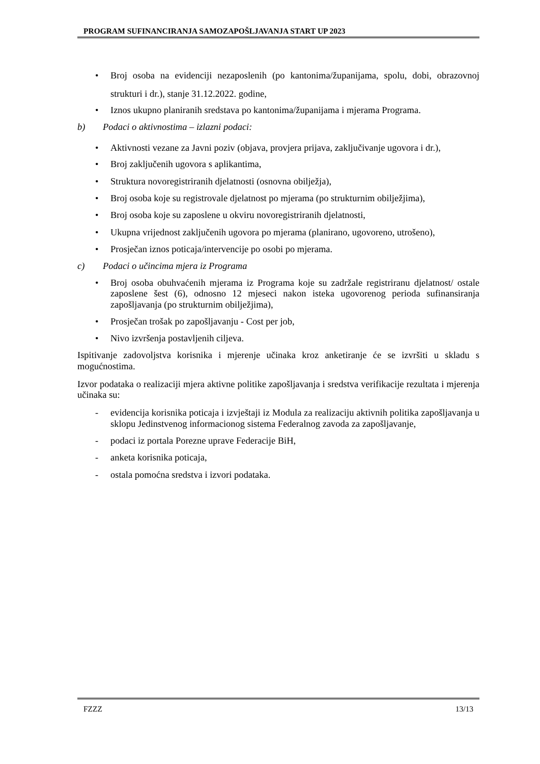PROGRAM SUFINANCIRANJA SAMOZAPOŠLJAVANJA START UP 2023
• Broj osoba na evidenciji nezaposlenih (po kantonima/županijama, spolu, dobi, obrazovnoj strukturi i dr.), stanje 31.12.2022. godine,
• Iznos ukupno planiranih sredstava po kantonima/županijama i mjerama Programa.
b) Podaci o aktivnostima – izlazni podaci:
• Aktivnosti vezane za Javni poziv (objava, provjera prijava, zaključivanje ugovora i dr.),
• Broj zaključenih ugovora s aplikantima,
• Struktura novoregistriranih djelatnosti (osnovna obilježja),
• Broj osoba koje su registrovale djelatnost po mjerama (po strukturnim obilježjima),
• Broj osoba koje su zaposlene u okviru novoregistriranih djelatnosti,
• Ukupna vrijednost zaključenih ugovora po mjerama (planirano, ugovoreno, utrošeno),
• Prosječan iznos poticaja/intervencije po osobi po mjerama.
c) Podaci o učincima mjera iz Programa
• Broj osoba obuhvaćenih mjerama iz Programa koje su zadržale registriranu djelatnost/ ostale zaposlene šest (6), odnosno 12 mjeseci nakon isteka ugovorenog perioda sufinansiranja zapošljavanja (po strukturnim obilježjima),
• Prosječan trošak po zapošljavanju - Cost per job,
• Nivo izvršenja postavljenih ciljeva.
Ispitivanje zadovoljstva korisnika i mjerenje učinaka kroz anketiranje će se izvršiti u skladu s mogućnostima.
Izvor podataka o realizaciji mjera aktivne politike zapošljavanja i sredstva verifikacije rezultata i mjerenja učinaka su:
- evidencija korisnika poticaja i izvještaji iz Modula za realizaciju aktivnih politika zapošljavanja u sklopu Jedinstvenog informacionog sistema Federalnog zavoda za zapošljavanje,
- podaci iz portala Porezne uprave Federacije BiH,
- anketa korisnika poticaja,
- ostala pomoćna sredstva i izvori podataka.
FZZZ 13/13